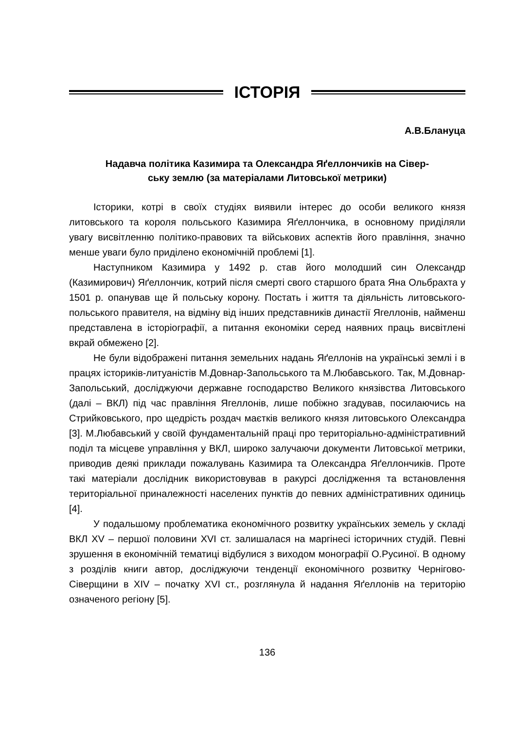ІСТОРІЯ
А.В.Блануца
Надавча політика Казимира та Олександра Яґеллончиків на Сівер-
ську землю (за матеріалами Литовської метрики)
Історики, котрі в своїх студіях виявили інтерес до особи великого князя литовського та короля польського Казимира Яґеллончика, в основному приділяли увагу висвітленню політико-правових та військових аспектів його правління, значно менше уваги було приділено економічній проблемі [1].
Наступником Казимира у 1492 р. став його молодший син Олександр (Казимирович) Яґеллончик, котрий після смерті свого старшого брата Яна Ольбрахта у 1501 р. опанував ще й польську корону. Постать і життя та діяльність литовського-польського правителя, на відміну від інших представників династії Ягеллонів, найменш представлена в історіографії, а питання економіки серед наявних праць висвітлені вкрай обмежено [2].
Не були відображені питання земельних надань Яґеллонів на українські землі і в працях істориків-литуаністів М.Довнар-Запольського та М.Любавського. Так, М.Довнар-Запольський, досліджуючи державне господарство Великого князівства Литовського (далі – ВКЛ) під час правління Ягеллонів, лише побіжно згадував, посилаючись на Стрийковського, про щедрість роздач маєтків великого князя литовського Олександра [3]. М.Любавський у своїй фундаментальній праці про територіально-адміністративний поділ та місцеве управління у ВКЛ, широко залучаючи документи Литовської метрики, приводив деякі приклади пожалувань Казимира та Олександра Яґеллончиків. Проте такі матеріали дослідник використовував в ракурсі дослідження та встановлення територіальної приналежності населених пунктів до певних адміністративних одиниць [4].
У подальшому проблематика економічного розвитку українських земель у складі ВКЛ XV – першої половини XVI ст. залишалася на маргінесі історичних студій. Певні зрушення в економічній тематиці відбулися з виходом монографії О.Русиної. В одному з розділів книги автор, досліджуючи тенденції економічного розвитку Чернігово-Сіверщини в XIV – початку XVI ст., розглянула й надання Яґеллонів на територію означеного регіону [5].
136